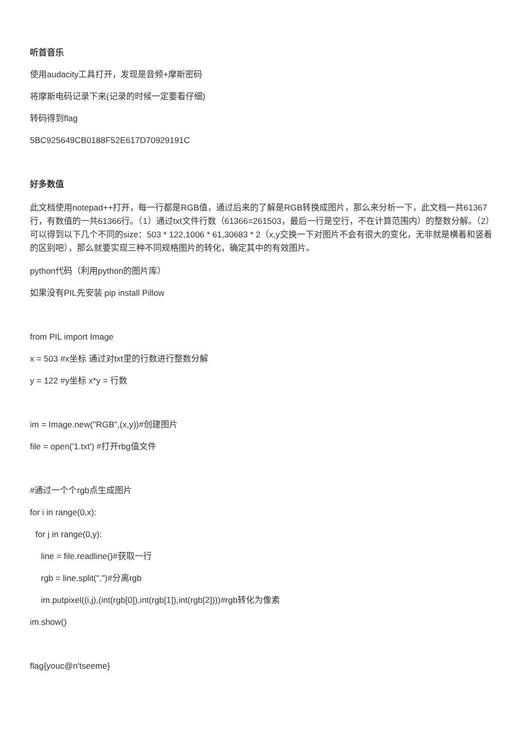听首音乐
使用audacity工具打开，发现是音频+摩斯密码
将摩斯电码记录下来(记录的时候一定要看仔细)
转码得到flag
5BC925649CB0188F52E617D70929191C
好多数值
此文档使用notepad++打开，每一行都是RGB值，通过后来的了解是RGB转换成图片，那么来分析一下，此文档一共61367行，有数值的一共61366行。（1）通过txt文件行数（61366=261503，最后一行是空行，不在计算范围内）的整数分解。（2）可以得到以下几个不同的size：503 * 122,1006 * 61,30683 * 2（x,y交换一下对图片不会有很大的变化，无非就是横着和竖着的区别吧），那么就要实现三种不同规格图片的转化，确定其中的有效图片。
python代码（利用python的图片库）
如果没有PIL先安装 pip install Pillow
from PIL import Image
x = 503 #x坐标 通过对txt里的行数进行整数分解
y = 122 #y坐标 x*y = 行数
im = Image.new("RGB",(x,y))#创建图片
file = open('1.txt') #打开rbg值文件
#通过一个个rgb点生成图片
for i in range(0,x):
for j in range(0,y):
line = file.readline()#获取一行
rgb = line.split(",")#分离rgb
im.putpixel((i,j),(int(rgb[0]),int(rgb[1]),int(rgb[2])))#rgb转化为像素
im.show()
flag{youc@n'tseeme}